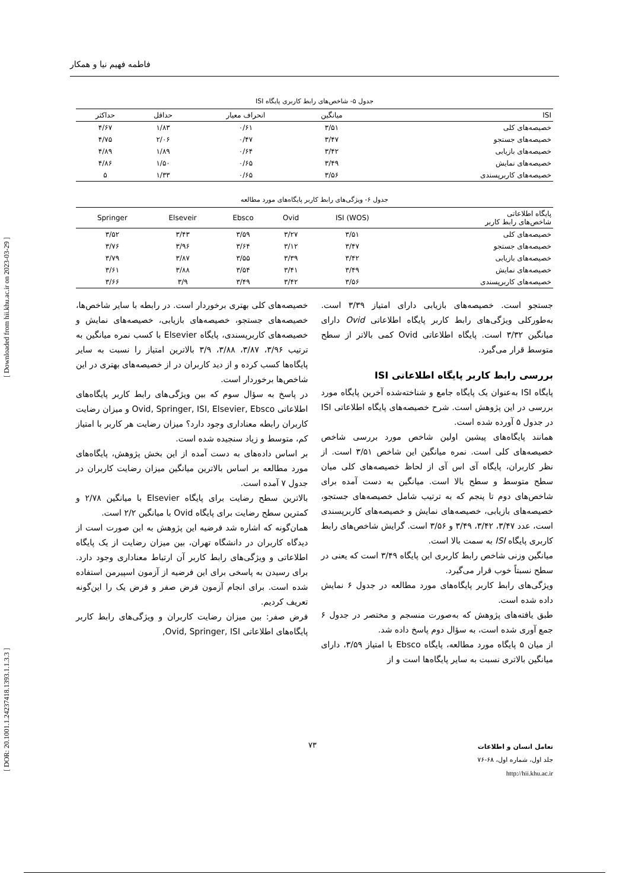فاطمه فهیم نیا و همکار
جدول ۵- شاخص‌های رابط کاربری پایگاه ISI
| ISI | میانگین | انحراف معیار | حداقل | حداکثر |
| --- | --- | --- | --- | --- |
| خصیصه‌های کلی | ۳/۵۱ | ۰/۶۱ | ۱/۸۳ | ۴/۶۷ |
| خصیصه‌های جستجو | ۳/۴۷ | ۰/۴۷ | ۲/۰۶ | ۴/۷۵ |
| خصیصه‌های بازیابی | ۳/۴۲ | ۰/۶۴ | ۱/۸۹ | ۴/۸۹ |
| خصیصه‌های نمایش | ۳/۴۹ | ۰/۶۵ | ۱/۵۰ | ۴/۸۶ |
| خصیصه‌های کاربرپسندی | ۳/۵۶ | ۰/۶۵ | ۱/۳۳ | ۵ |
جدول ۶- ویژگی‌های رابط کاربر پایگاه‌های مورد مطالعه
| پایگاه اطلاعاتی شاخص‌های رابط کاربر | (WOS) ISI | Ovid | Ebsco | Elseveir | Springer |
| --- | --- | --- | --- | --- | --- |
| خصیصه‌های کلی | ۳/۵۱ | ۳/۲۷ | ۳/۵۹ | ۳/۴۳ | ۳/۵۲ |
| خصیصه‌های جستجو | ۳/۴۷ | ۳/۱۲ | ۳/۶۴ | ۳/۹۶ | ۳/۷۶ |
| خصیصه‌های بازیابی | ۳/۴۲ | ۳/۳۹ | ۳/۵۵ | ۳/۸۷ | ۳/۷۹ |
| خصیصه‌های نمایش | ۳/۴۹ | ۳/۴۱ | ۳/۵۴ | ۳/۸۸ | ۳/۶۱ |
| خصیصه‌های کاربرپسندی | ۳/۵۶ | ۳/۴۲ | ۳/۴۹ | ۳/۹ | ۳/۶۶ |
جستجو است. خصیصه‌های بازیابی دارای امتیاز ۳/۳۹ است. به‌طورکلی ویژگی‌های رابط کاربر پایگاه اطلاعاتی Ovid دارای میانگین ۳/۳۲ است. پایگاه اطلاعاتی Ovid کمی بالاتر از سطح متوسط قرار می‌گیرد.
بررسی رابط کاربر پایگاه اطلاعاتی ISI
پایگاه ISI به‌عنوان یک پایگاه جامع و شناخته‌شده آخرین پایگاه مورد بررسی در این پژوهش است. شرح خصیصه‌های پایگاه اطلاعاتی ISI در جدول ۵ آورده شده است.
همانند پایگاه‌های پیشین اولین شاخص مورد بررسی شاخص خصیصه‌های کلی است. نمره میانگین این شاخص ۳/۵۱ است. از نظر کاربران، پایگاه آی اس آی از لحاظ خصیصه‌های کلی میان سطح متوسط و سطح بالا است. میانگین به دست آمده برای شاخص‌های دوم تا پنجم که به ترتیب شامل خصیصه‌های جستجو، خصیصه‌های بازیابی، خصیصه‌های نمایش و خصیصه‌های کاربرپسندی است، عدد ۳/۴۷، ۳/۴۲، ۳/۴۹ و ۳/۵۶ است. گرایش شاخص‌های رابط کاربری پایگاه ISI به سمت بالا است.
میانگین وزنی شاخص رابط کاربری این پایگاه ۳/۴۹ است که یعنی در سطح نسبتاً خوب قرار می‌گیرد.
ویژگی‌های رابط کاربر پایگاه‌های مورد مطالعه در جدول ۶ نمایش داده شده است.
طبق یافته‌های پژوهش که به‌صورت منسجم و مختصر در جدول ۶ جمع آوری شده است، به سؤال دوم پاسخ داده شد.
از میان ۵ پایگاه مورد مطالعه، پایگاه Ebsco با امتیاز ۳/۵۹، دارای میانگین بالاتری نسبت به سایر پایگاه‌ها است و از
خصیصه‌های کلی بهتری برخوردار است. در رابطه با سایر شاخص‌ها، خصیصه‌های جستجو، خصیصه‌های بازیابی، خصیصه‌های نمایش و خصیصه‌های کاربرپسندی، پایگاه Elsevier با کسب نمره میانگین به ترتیب ۳/۹۶، ۳/۸۷، ۳/۸۸، ۳/۹ بالاترین امتیاز را نسبت به سایر پایگاه‌ها کسب کرده و از دید کاربران در از خصیصه‌های بهتری در این شاخص‌ها برخوردار است.
در پاسخ به سؤال سوم که بین ویژگی‌های رابط کاربر پایگاه‌های اطلاعاتی Ovid, Springer, ISI, Elsevier, Ebsco و میزان رضایت کاربران رابطه معناداری وجود دارد؟ میزان رضایت هر کاربر با امتیاز کم، متوسط و زیاد سنجیده شده است.
بر اساس داده‌های به دست آمده از این بخش پژوهش، پایگاه‌های مورد مطالعه بر اساس بالاترین میانگین میزان رضایت کاربران در جدول ۷ آمده است.
بالاترین سطح رضایت برای پایگاه Elsevier با میانگین ۲/۷۸ و کمترین سطح رضایت برای پایگاه Ovid با میانگین ۲/۲ است.
همان‌گونه که اشاره شد فرضیه این پژوهش به این صورت است از دیدگاه کاربران در دانشگاه تهران، بین میزان رضایت از یک پایگاه اطلاعاتی و ویژگی‌های رابط کاربر آن ارتباط معناداری وجود دارد. برای رسیدن به پاسخی برای این فرضیه از آزمون اسپیرمن استفاده شده است. برای انجام آزمون فرض صفر و فرض یک را این‌گونه تعریف کردیم.
فرض صفر: بین میزان رضایت کاربران و ویژگی‌های رابط کاربر پایگاه‌های اطلاعاتی Ovid, Springer, ISI,
۷۳
تعامل انسان و اطلاعات
جلد اول، شماره اول، ۶۸-۷۶
http://hii.khu.ac.ir
[ DOR: 20.1001.1.24237418.1393.1.1.3.3 ] [ Downloaded from hii.khu.ac.ir on 2023-03-29 ]